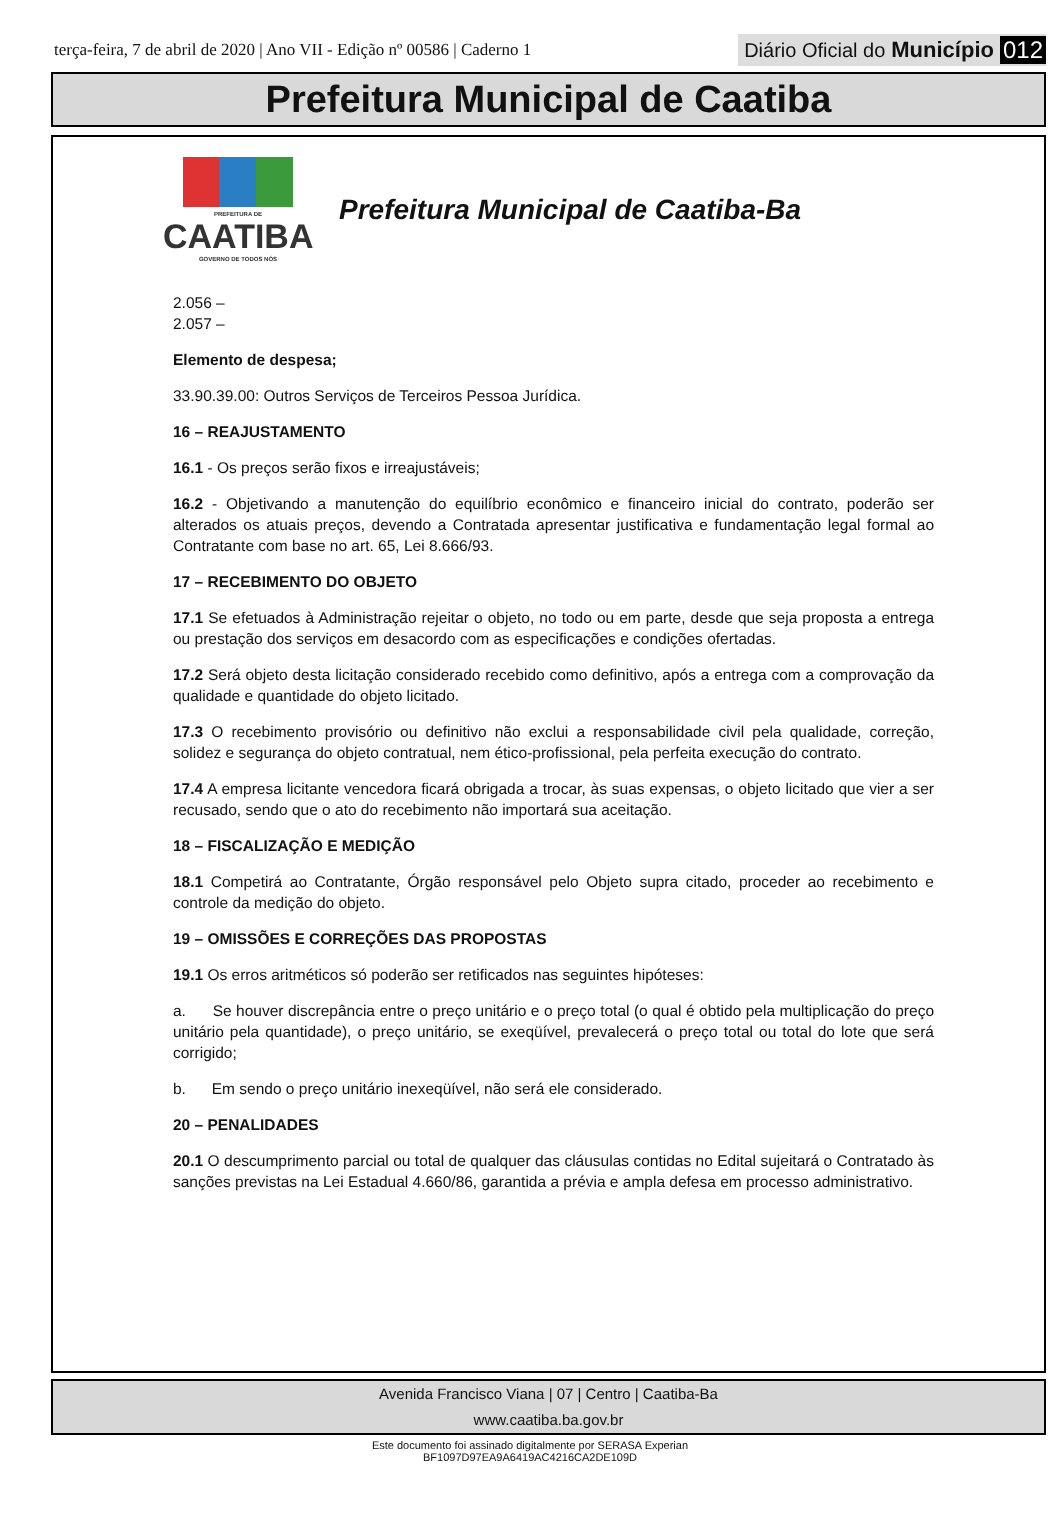terça-feira, 7 de abril de 2020 | Ano VII - Edição nº 00586 | Caderno 1
Diário Oficial do Município 012
Prefeitura Municipal de Caatiba
PREFEITURA DE
CAATIBA
GOVERNO DE TODOS NÓS
Prefeitura Municipal de Caatiba-Ba
2.056 –
2.057 –
Elemento de despesa;
33.90.39.00: Outros Serviços de Terceiros Pessoa Jurídica.
16 – REAJUSTAMENTO
16.1 - Os preços serão fixos e irreajustáveis;
16.2 - Objetivando a manutenção do equilíbrio econômico e financeiro inicial do contrato, poderão ser alterados os atuais preços, devendo a Contratada apresentar justificativa e fundamentação legal formal ao Contratante com base no art. 65, Lei 8.666/93.
17 – RECEBIMENTO DO OBJETO
17.1 Se efetuados à Administração rejeitar o objeto, no todo ou em parte, desde que seja proposta a entrega ou prestação dos serviços em desacordo com as especificações e condições ofertadas.
17.2 Será objeto desta licitação considerado recebido como definitivo, após a entrega com a comprovação da qualidade e quantidade do objeto licitado.
17.3 O recebimento provisório ou definitivo não exclui a responsabilidade civil pela qualidade, correção, solidez e segurança do objeto contratual, nem ético-profissional, pela perfeita execução do contrato.
17.4 A empresa licitante vencedora ficará obrigada a trocar, às suas expensas, o objeto licitado que vier a ser recusado, sendo que o ato do recebimento não importará sua aceitação.
18 – FISCALIZAÇÃO E MEDIÇÃO
18.1 Competirá ao Contratante, Órgão responsável pelo Objeto supra citado, proceder ao recebimento e controle da medição do objeto.
19 – OMISSÕES E CORREÇÕES DAS PROPOSTAS
19.1 Os erros aritméticos só poderão ser retificados nas seguintes hipóteses:
a. Se houver discrepância entre o preço unitário e o preço total (o qual é obtido pela multiplicação do preço unitário pela quantidade), o preço unitário, se exeqüível, prevalecerá o preço total ou total do lote que será corrigido;
b. Em sendo o preço unitário inexeqüível, não será ele considerado.
20 – PENALIDADES
20.1 O descumprimento parcial ou total de qualquer das cláusulas contidas no Edital sujeitará o Contratado às sanções previstas na Lei Estadual 4.660/86, garantida a prévia e ampla defesa em processo administrativo.
Avenida Francisco Viana | 07 | Centro | Caatiba-Ba
www.caatiba.ba.gov.br
Este documento foi assinado digitalmente por SERASA Experian
BF1097D97EA9A6419AC4216CA2DE109D